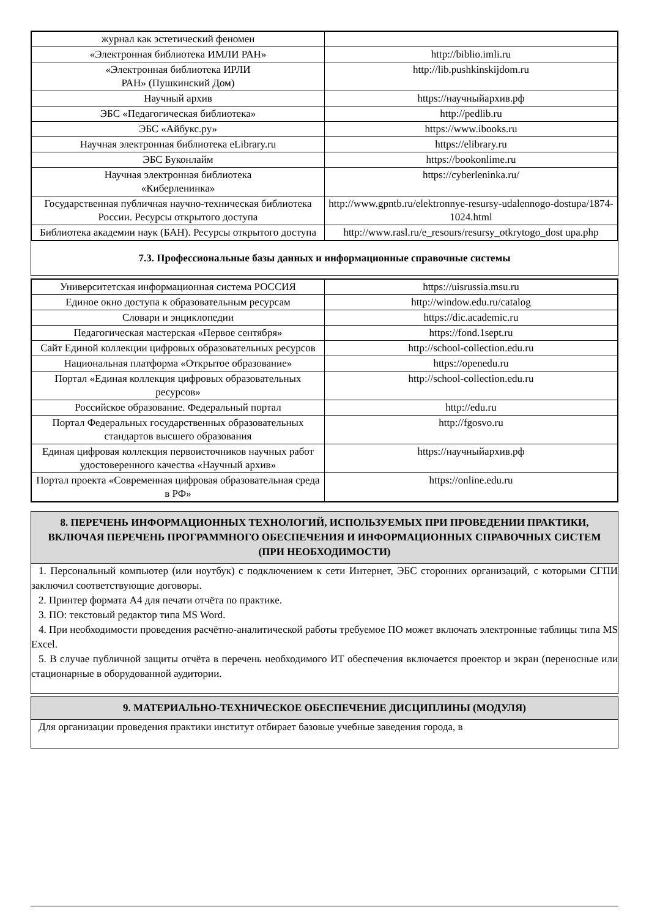| журнал как эстетический феномен | |
| «Электронная библиотека ИМЛИ РАН» | http://biblio.imli.ru |
| «Электронная библиотека ИРЛИ РАН» (Пушкинский Дом) | http://lib.pushkinskijdom.ru |
| Научный архив | https://научныйархив.рф |
| ЭБС «Педагогическая библиотека» | http://pedlib.ru |
| ЭБС «Айбукс.ру» | https://www.ibooks.ru |
| Научная электронная библиотека eLibrary.ru | https://elibrary.ru |
| ЭБС Буконлайм | https://bookonlime.ru |
| Научная электронная библиотека «Киберленинка» | https://cyberleninka.ru/ |
| Государственная публичная научно-техническая библиотека России. Ресурсы открытого доступа | http://www.gpntb.ru/elektronnye-resursy-udalennogo-dostupa/1874-1024.html |
| Библиотека академии наук (БАН). Ресурсы открытого доступа | http://www.rasl.ru/e_resours/resursy_otkrytogo_dost upa.php |
7.3. Профессиональные базы данных и информационные справочные системы
| Университетская информационная система РОССИЯ | https://uisrussia.msu.ru |
| Единое окно доступа к образовательным ресурсам | http://window.edu.ru/catalog |
| Словари и энциклопедии | https://dic.academic.ru |
| Педагогическая мастерская «Первое сентября» | https://fond.1sept.ru |
| Сайт Единой коллекции цифровых образовательных ресурсов | http://school-collection.edu.ru |
| Национальная платформа «Открытое образование» | https://openedu.ru |
| Портал «Единая коллекция цифровых образовательных ресурсов» | http://school-collection.edu.ru |
| Российское образование. Федеральный портал | http://edu.ru |
| Портал Федеральных государственных образовательных стандартов высшего образования | http://fgosvo.ru |
| Единая цифровая коллекция первоисточников научных работ удостоверенного качества «Научный архив» | https://научныйархив.рф |
| Портал проекта «Современная цифровая образовательная среда в РФ» | https://online.edu.ru |
8. ПЕРЕЧЕНЬ ИНФОРМАЦИОННЫХ ТЕХНОЛОГИЙ, ИСПОЛЬЗУЕМЫХ ПРИ ПРОВЕДЕНИИ ПРАКТИКИ, ВКЛЮЧАЯ ПЕРЕЧЕНЬ ПРОГРАММНОГО ОБЕСПЕЧЕНИЯ И ИНФОРМАЦИОННЫХ СПРАВОЧНЫХ СИСТЕМ (ПРИ НЕОБХОДИМОСТИ)
1. Персональный компьютер (или ноутбук) с подключением к сети Интернет, ЭБС сторонних организаций, с которыми СГПИ заключил соответствующие договоры.
2. Принтер формата А4 для печати отчёта по практике.
3. ПО: текстовый редактор типа MS Word.
4. При необходимости проведения расчётно-аналитической работы требуемое ПО может включать электронные таблицы типа MS Excel.
5. В случае публичной защиты отчёта в перечень необходимого ИТ обеспечения включается проектор и экран (переносные или стационарные в оборудованной аудитории.
9. МАТЕРИАЛЬНО-ТЕХНИЧЕСКОЕ ОБЕСПЕЧЕНИЕ ДИСЦИПЛИНЫ (МОДУЛЯ)
Для организации проведения практики институт отбирает базовые учебные заведения города, в